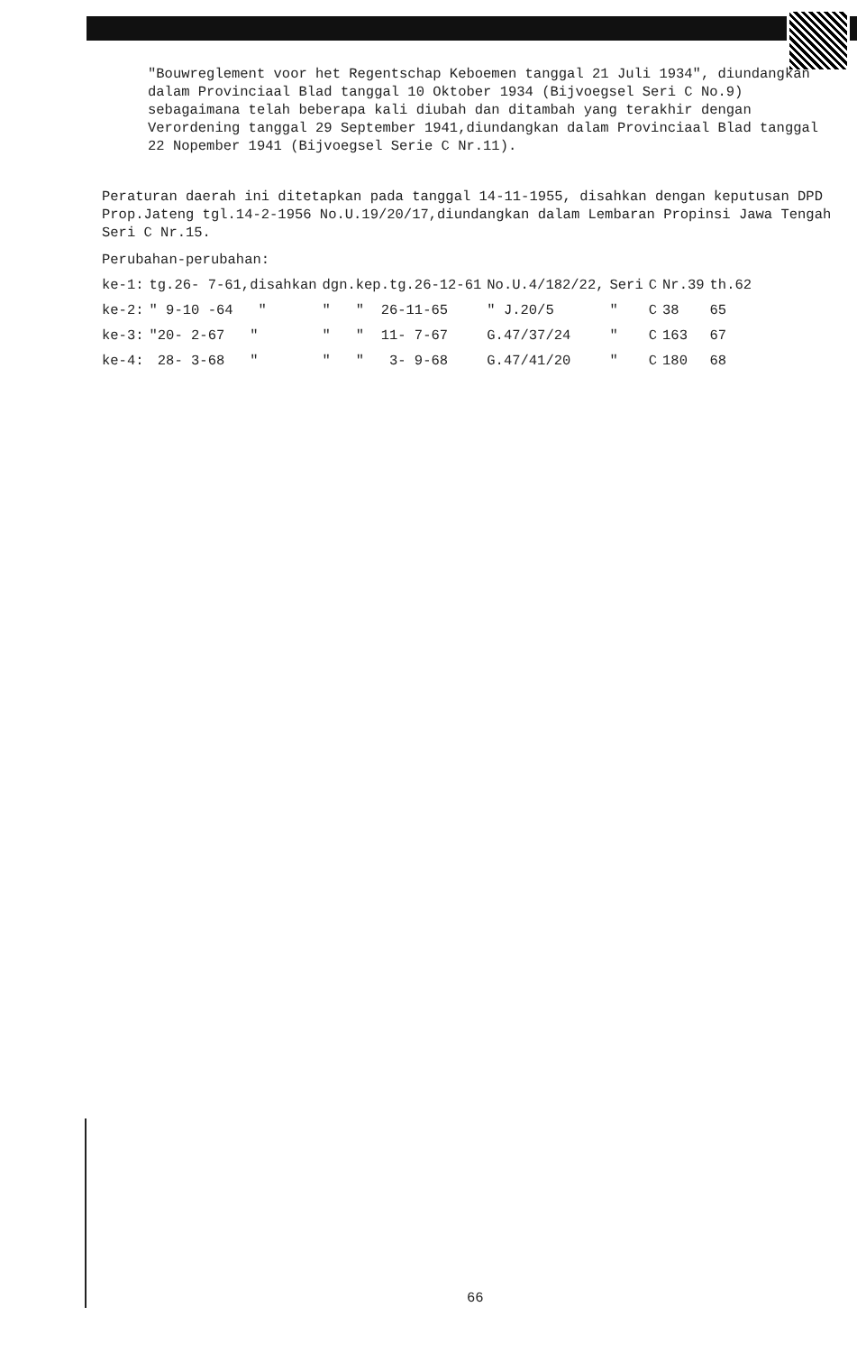"Bouwreglement voor het Regentschap Keboemen tanggal 21 Juli 1934", diundangkan dalam Provinciaal Blad tanggal 10 Oktober 1934 (Bijvoegsel Seri C No.9) sebagaimana telah beberapa kali diubah dan ditambah yang terakhir dengan Verordening tanggal 29 September 1941,diundangkan dalam Provinciaal Blad tanggal 22 Nopember 1941 (Bijvoegsel Serie C Nr.11).
Peraturan daerah ini ditetapkan pada tanggal 14-11-1955, disahkan dengan keputusan DPD Prop.Jateng tgl.14-2-1956 No.U.19/20/17,diundangkan dalam Lembaran Propinsi Jawa Tengah Seri C Nr.15.
Perubahan-perubahan:
| ke-1: | tg.26- 7-61,disahkan | dgn.kep.tg.26-12-61 | No.U.4/182/22, | Seri | C | Nr.39 | th.62 |
| ke-2: | " 9-10 -64 " | " " 26-11-65 | " J.20/5 | " | C | 38 | 65 |
| ke-3: | "20- 2-67 " | " " 11- 7-67 | G.47/37/24 | " | C | 163 | 67 |
| ke-4: | 28- 3-68 " | " " 3- 9-68 | G.47/41/20 | " | C | 180 | 68 |
66